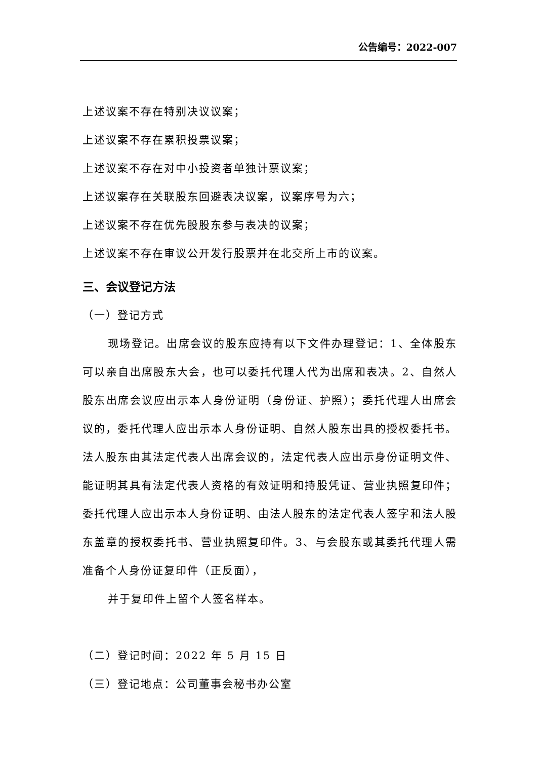公告编号：2022-007
上述议案不存在特别决议议案；
上述议案不存在累积投票议案；
上述议案不存在对中小投资者单独计票议案；
上述议案存在关联股东回避表决议案，议案序号为六；
上述议案不存在优先股股东参与表决的议案；
上述议案不存在审议公开发行股票并在北交所上市的议案。
三、会议登记方法
（一）登记方式
现场登记。出席会议的股东应持有以下文件办理登记：1、全体股东可以亲自出席股东大会，也可以委托代理人代为出席和表决。2、自然人股东出席会议应出示本人身份证明（身份证、护照）；委托代理人出席会议的，委托代理人应出示本人身份证明、自然人股东出具的授权委托书。法人股东由其法定代表人出席会议的，法定代表人应出示身份证明文件、能证明其具有法定代表人资格的有效证明和持股凭证、营业执照复印件；委托代理人应出示本人身份证明、由法人股东的法定代表人签字和法人股东盖章的授权委托书、营业执照复印件。3、与会股东或其委托代理人需准备个人身份证复印件（正反面），
并于复印件上留个人签名样本。
（二）登记时间：2022 年 5 月 15 日
（三）登记地点：公司董事会秘书办公室